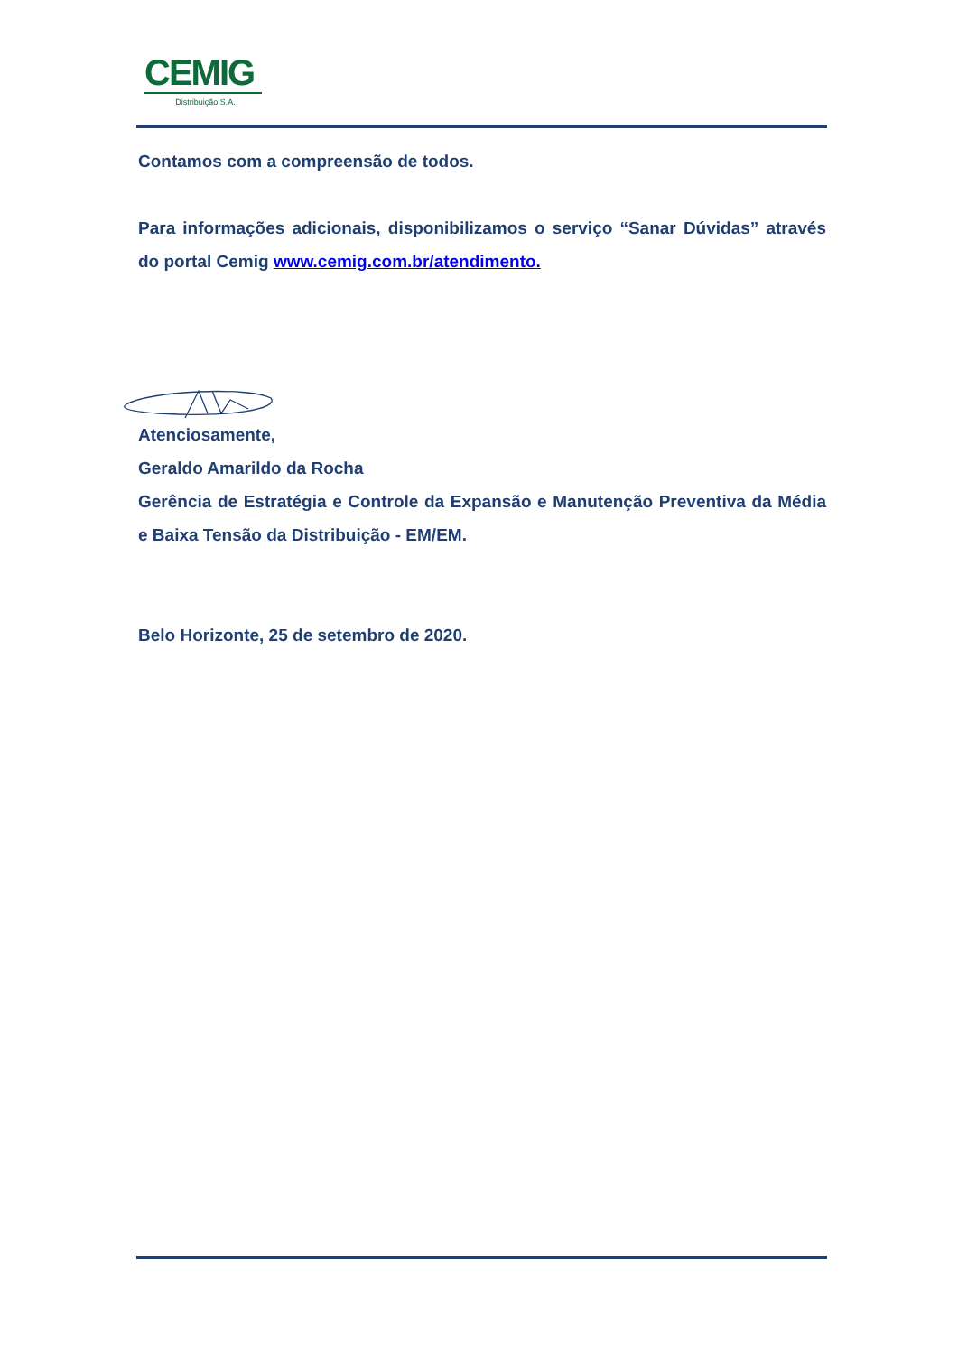CEMIG
Distribuição S.A.
Contamos com a compreensão de todos.
Para informações adicionais, disponibilizamos o serviço “Sanar Dúvidas” através do portal Cemig www.cemig.com.br/atendimento.
Atenciosamente,
Geraldo Amarildo da Rocha
Gerência de Estratégia e Controle da Expansão e Manutenção Preventiva da Média e Baixa Tensão da Distribuição - EM/EM.
Belo Horizonte, 25 de setembro de 2020.